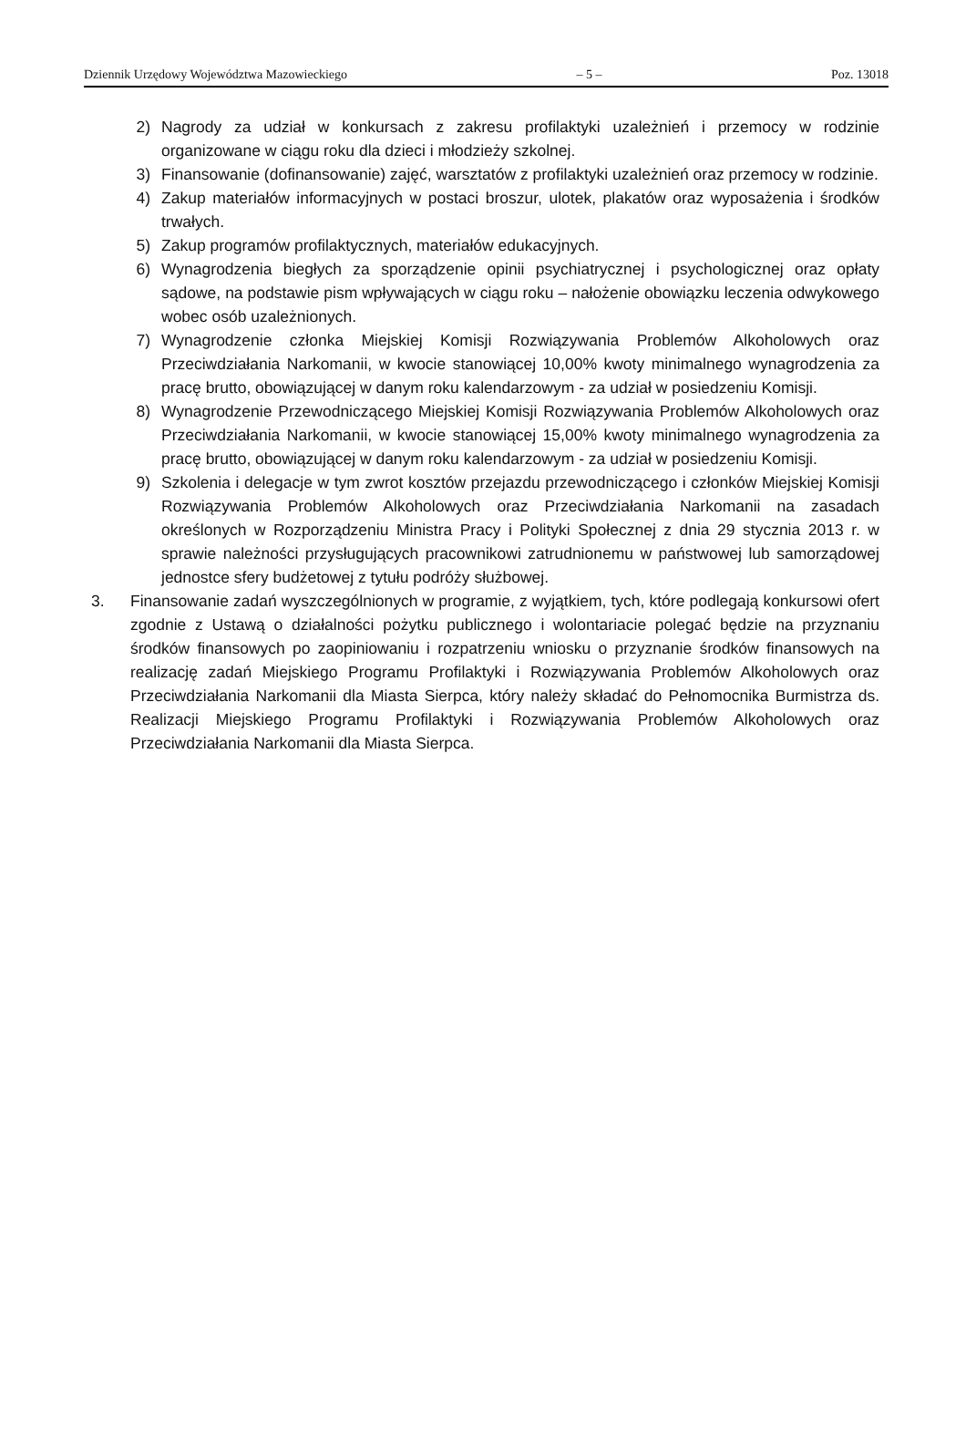Dziennik Urzędowy Województwa Mazowieckiego – 5 – Poz. 13018
2) Nagrody za udział w konkursach z zakresu profilaktyki uzależnień i przemocy w rodzinie organizowane w ciągu roku dla dzieci i młodzieży szkolnej.
3) Finansowanie (dofinansowanie) zajęć, warsztatów z profilaktyki uzależnień oraz przemocy w rodzinie.
4) Zakup materiałów informacyjnych w postaci broszur, ulotek, plakatów oraz wyposażenia i środków trwałych.
5) Zakup programów profilaktycznych, materiałów edukacyjnych.
6) Wynagrodzenia biegłych za sporządzenie opinii psychiatrycznej i psychologicznej oraz opłaty sądowe, na podstawie pism wpływających w ciągu roku – nałożenie obowiązku leczenia odwykowego wobec osób uzależnionych.
7) Wynagrodzenie członka Miejskiej Komisji Rozwiązywania Problemów Alkoholowych oraz Przeciwdziałania Narkomanii, w kwocie stanowiącej 10,00% kwoty minimalnego wynagrodzenia za pracę brutto, obowiązującej w danym roku kalendarzowym - za udział w posiedzeniu Komisji.
8) Wynagrodzenie Przewodniczącego Miejskiej Komisji Rozwiązywania Problemów Alkoholowych oraz Przeciwdziałania Narkomanii, w kwocie stanowiącej 15,00% kwoty minimalnego wynagrodzenia za pracę brutto, obowiązującej w danym roku kalendarzowym - za udział w posiedzeniu Komisji.
9) Szkolenia i delegacje w tym zwrot kosztów przejazdu przewodniczącego i członków Miejskiej Komisji Rozwiązywania Problemów Alkoholowych oraz Przeciwdziałania Narkomanii na zasadach określonych w Rozporządzeniu Ministra Pracy i Polityki Społecznej z dnia 29 stycznia 2013 r. w sprawie należności przysługujących pracownikowi zatrudnionemu w państwowej lub samorządowej jednostce sfery budżetowej z tytułu podróży służbowej.
3. Finansowanie zadań wyszczególnionych w programie, z wyjątkiem, tych, które podlegają konkursowi ofert zgodnie z Ustawą o działalności pożytku publicznego i wolontariacie polegać będzie na przyznaniu środków finansowych po zaopiniowaniu i rozpatrzeniu wniosku o przyznanie środków finansowych na realizację zadań Miejskiego Programu Profilaktyki i Rozwiązywania Problemów Alkoholowych oraz Przeciwdziałania Narkomanii dla Miasta Sierpca, który należy składać do Pełnomocnika Burmistrza ds. Realizacji Miejskiego Programu Profilaktyki i Rozwiązywania Problemów Alkoholowych oraz Przeciwdziałania Narkomanii dla Miasta Sierpca.